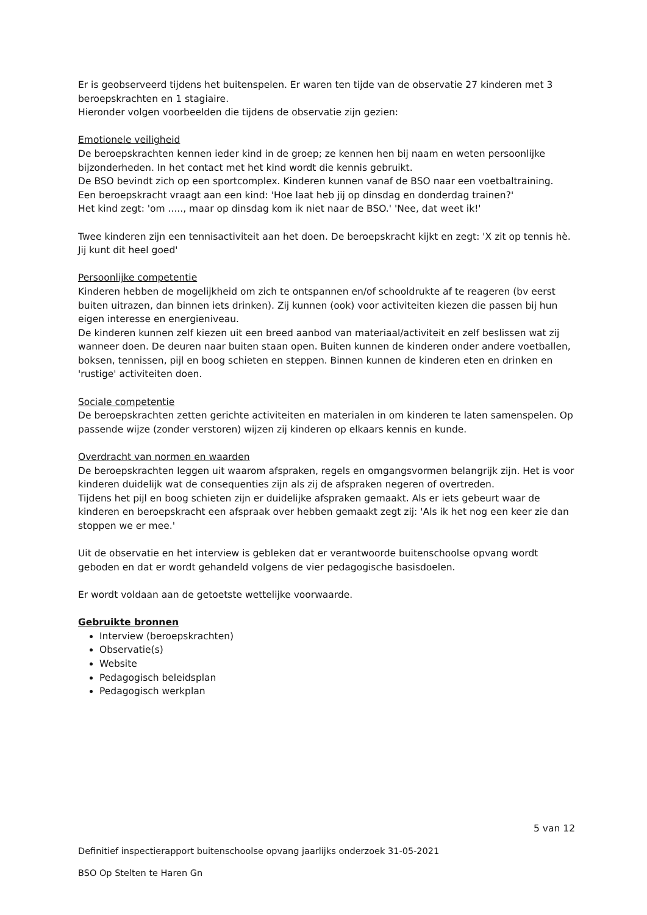Er is geobserveerd tijdens het buitenspelen. Er waren ten tijde van de observatie 27 kinderen met 3 beroepskrachten en 1 stagiaire.
Hieronder volgen voorbeelden die tijdens de observatie zijn gezien:
Emotionele veiligheid
De beroepskrachten kennen ieder kind in de groep; ze kennen hen bij naam en weten persoonlijke bijzonderheden. In het contact met het kind wordt die kennis gebruikt.
De BSO bevindt zich op een sportcomplex. Kinderen kunnen vanaf de BSO naar een voetbaltraining.
Een beroepskracht vraagt aan een kind: 'Hoe laat heb jij op dinsdag en donderdag trainen?'
Het kind zegt: 'om ....., maar op dinsdag kom ik niet naar de BSO.' 'Nee, dat weet ik!'
Twee kinderen zijn een tennisactiviteit aan het doen. De beroepskracht kijkt en zegt: 'X zit op tennis hè. Jij kunt dit heel goed'
Persoonlijke competentie
Kinderen hebben de mogelijkheid om zich te ontspannen en/of schooldrukte af te reageren (bv eerst buiten uitrazen, dan binnen iets drinken). Zij kunnen (ook) voor activiteiten kiezen die passen bij hun eigen interesse en energieniveau.
De kinderen kunnen zelf kiezen uit een breed aanbod van materiaal/activiteit en zelf beslissen wat zij wanneer doen. De deuren naar buiten staan open. Buiten kunnen de kinderen onder andere voetballen, boksen, tennissen, pijl en boog schieten en steppen. Binnen kunnen de kinderen eten en drinken en 'rustige' activiteiten doen.
Sociale competentie
De beroepskrachten zetten gerichte activiteiten en materialen in om kinderen te laten samenspelen. Op passende wijze (zonder verstoren) wijzen zij kinderen op elkaars kennis en kunde.
Overdracht van normen en waarden
De beroepskrachten leggen uit waarom afspraken, regels en omgangsvormen belangrijk zijn. Het is voor kinderen duidelijk wat de consequenties zijn als zij de afspraken negeren of overtreden.
Tijdens het pijl en boog schieten zijn er duidelijke afspraken gemaakt. Als er iets gebeurt waar de kinderen en beroepskracht een afspraak over hebben gemaakt zegt zij: 'Als ik het nog een keer zie dan stoppen we er mee.'
Uit de observatie en het interview is gebleken dat er verantwoorde buitenschoolse opvang wordt geboden en dat er wordt gehandeld volgens de vier pedagogische basisdoelen.
Er wordt voldaan aan de getoetste wettelijke voorwaarde.
Gebruikte bronnen
Interview (beroepskrachten)
Observatie(s)
Website
Pedagogisch beleidsplan
Pedagogisch werkplan
5 van 12
Definitief inspectierapport buitenschoolse opvang jaarlijks onderzoek 31-05-2021
BSO Op Stelten te Haren Gn